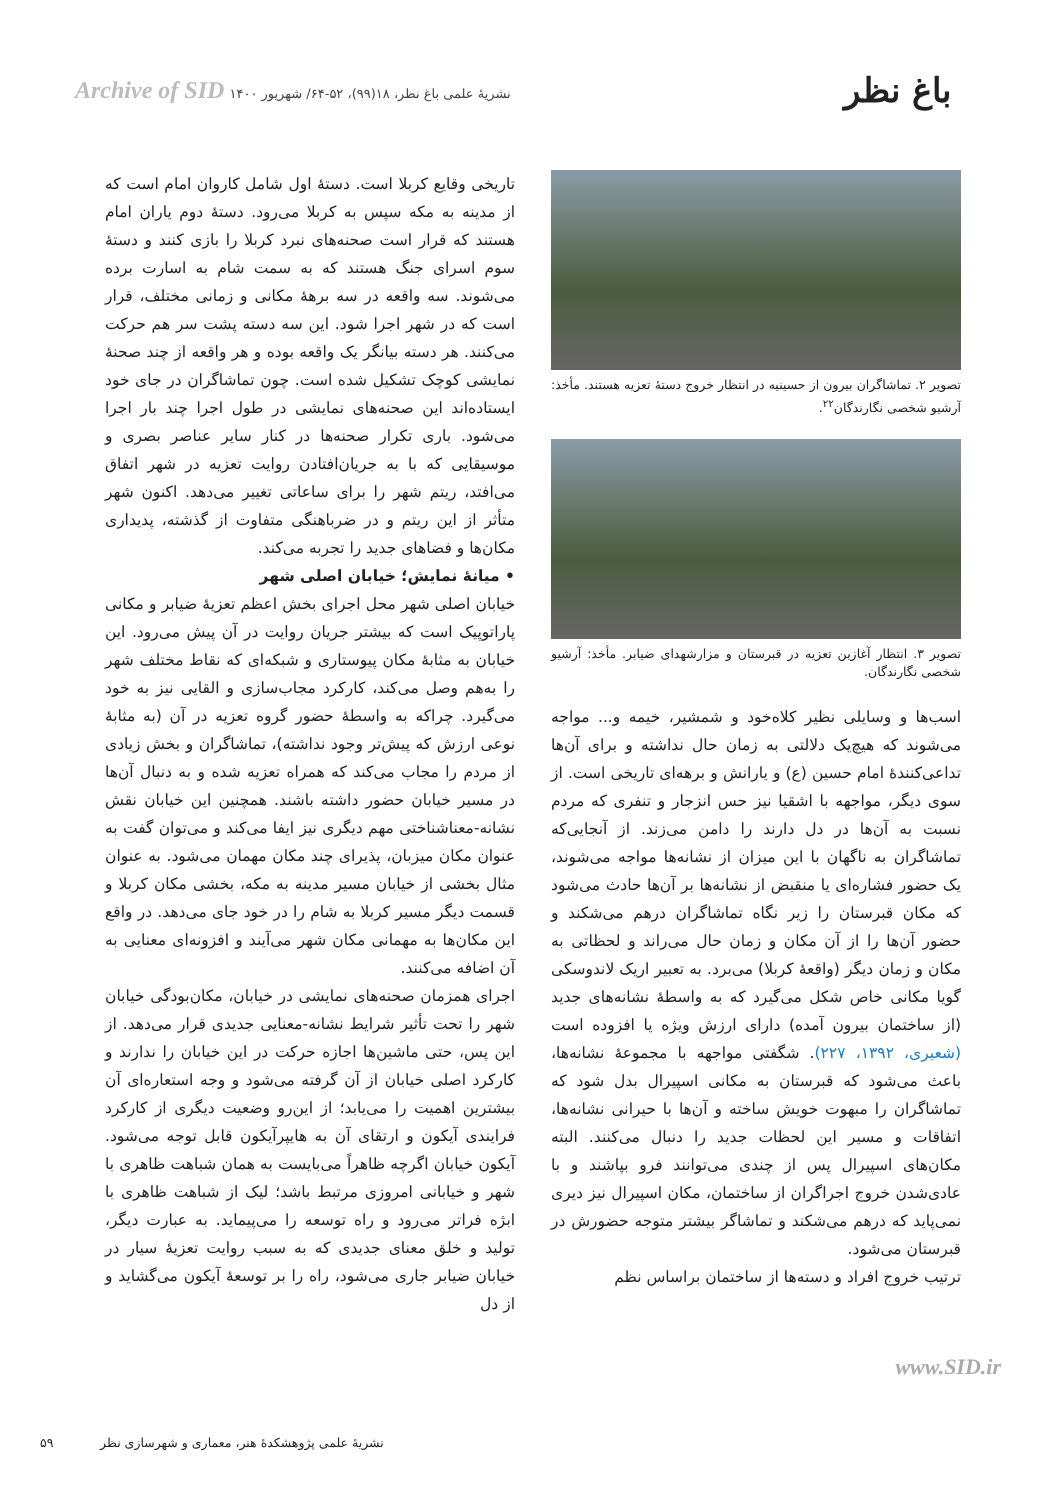باغ نظر
نشریهٔ علمی باغ نظر، ۱۸(۹۹)، ۵۲-۶۴/ شهریور ۱۴۰۰ Archive of SID
تصویر ۲. تماشاگران بیرون از حسینیه در انتظار خروج دستهٔ تعزیه هستند. مأخذ: آرشیو شخصی نگارندگان<sup>۲۲</sup>.
تصویر ۳. انتظار آغازین تعزیه در قبرستان و مزارشهدای ضیابر. مأخذ: آرشیو شخصی نگارندگان.
اسب‌ها و وسایلی نظیر کلاه‌خود و شمشیر، خیمه و... مواجه می‌شوند که هیچ‌یک دلالتی به زمان حال نداشته و برای آن‌ها تداعی‌کنندهٔ امام حسین (ع) و یارانش و برهه‌ای تاریخی است. از سوی دیگر، مواجهه با اشقیا نیز حس انزجار و تنفری که مردم نسبت به آن‌ها در دل دارند را دامن می‌زند. از آنجایی‌که تماشاگران به ناگهان با این میزان از نشانه‌ها مواجه می‌شوند، یک حضور فشاره‌ای یا منقبض از نشانه‌ها بر آن‌ها حادث می‌شود که مکان قبرستان را زیر نگاه تماشاگران درهم می‌شکند و حضور آن‌ها را از آن مکان و زمان حال می‌راند و لحظاتی به مکان و زمان دیگر (واقعهٔ کربلا) می‌برد. به تعبیر اریک لاندوسکی گویا مکانی خاص شکل می‌گیرد که به واسطهٔ نشانه‌های جدید (از ساختمان بیرون آمده) دارای ارزش ویژه یا افزوده است (شعیری، ۱۳۹۲، ۲۲۷). شگفتی مواجهه با مجموعهٔ نشانه‌ها، باعث می‌شود که قبرستان به مکانی اسپیرال بدل شود که تماشاگران را مبهوت خویش ساخته و آن‌ها با حیرانی نشانه‌ها، اتفاقات و مسیر این لحظات جدید را دنبال می‌کنند. البته مکان‌های اسپیرال پس از چندی می‌توانند فرو بپاشند و با عادی‌شدن خروج اجراگران از ساختمان، مکان اسپیرال نیز دیری نمی‌پاید که درهم می‌شکند و تماشاگر بیشتر متوجه حضورش در قبرستان می‌شود.
ترتیب خروج افراد و دسته‌ها از ساختمان براساس نظم
تاریخی وقایع کربلا است. دستهٔ اول شامل کاروان امام است که از مدینه به مکه سپس به کربلا می‌رود. دستهٔ دوم یاران امام هستند که قرار است صحنه‌های نبرد کربلا را بازی کنند و دستهٔ سوم اسرای جنگ هستند که به سمت شام به اسارت برده می‌شوند. سه واقعه در سه برههٔ مکانی و زمانی مختلف، قرار است که در شهر اجرا شود. این سه دسته پشت سر هم حرکت می‌کنند. هر دسته بیانگر یک واقعه بوده و هر واقعه از چند صحنهٔ نمایشی کوچک تشکیل شده است. چون تماشاگران در جای خود ایستاده‌اند این صحنه‌های نمایشی در طول اجرا چند بار اجرا می‌شود. باری تکرار صحنه‌ها در کنار سایر عناصر بصری و موسیقایی که با به جریان‌افتادن روایت تعزیه در شهر اتفاق می‌افتد، ریتم شهر را برای ساعاتی تغییر می‌دهد. اکنون شهر متأثر از این ریتم و در ضرباهنگی متفاوت از گذشته، پدیداری مکان‌ها و فضاهای جدید را تجربه می‌کند.
• میانهٔ نمایش؛ خیابان اصلی شهر
خیابان اصلی شهر محل اجرای بخش اعظم تعزیهٔ ضیابر و مکانی پاراتوپیک است که بیشتر جریان روایت در آن پیش می‌رود. این خیابان به مثابهٔ مکان پیوستاری و شبکه‌ای که نقاط مختلف شهر را به‌هم وصل می‌کند، کارکرد مجاب‌سازی و القایی نیز به خود می‌گیرد. چراکه به واسطهٔ حضور گروه تعزیه در آن (به مثابهٔ نوعی ارزش که پیش‌تر وجود نداشته)، تماشاگران و بخش زیادی از مردم را مجاب می‌کند که همراه تعزیه شده و به دنبال آن‌ها در مسیر خیابان حضور داشته باشند. همچنین این خیابان نقش نشانه-معناشناختی مهم دیگری نیز ایفا می‌کند و می‌توان گفت به عنوان مکان میزبان، پذیرای چند مکان مهمان می‌شود. به عنوان مثال بخشی از خیابان مسیر مدینه به مکه، بخشی مکان کربلا و قسمت دیگر مسیر کربلا به شام را در خود جای می‌دهد. در واقع این مکان‌ها به مهمانی مکان شهر می‌آیند و افزونه‌ای معنایی به آن اضافه می‌کنند.
اجرای همزمان صحنه‌های نمایشی در خیابان، مکان‌بودگی خیابان شهر را تحت تأثیر شرایط نشانه-معنایی جدیدی قرار می‌دهد. از این پس، حتی ماشین‌ها اجازه حرکت در این خیابان را ندارند و کارکرد اصلی خیابان از آن گرفته می‌شود و وجه استعاره‌ای آن بیشترین اهمیت را می‌یابد؛ از این‌رو وضعیت دیگری از کارکرد فرایندی آیکون و ارتقای آن به هایپرآیکون قابل توجه می‌شود. آیکون خیابان اگرچه ظاهراً می‌بایست به همان شباهت ظاهری با شهر و خیابانی امروزی مرتبط باشد؛ لیک از شباهت ظاهری با ابژه فراتر می‌رود و راه توسعه را می‌پیماید. به عبارت دیگر، تولید و خلق معنای جدیدی که به سبب روایت تعزیهٔ سیار در خیابان ضیابر جاری می‌شود، راه را بر توسعهٔ آیکون می‌گشاید و از دل
www.SID.ir
نشریهٔ علمی پژوهشکدهٔ هنر، معماری و شهرسازی نظر
۵۹